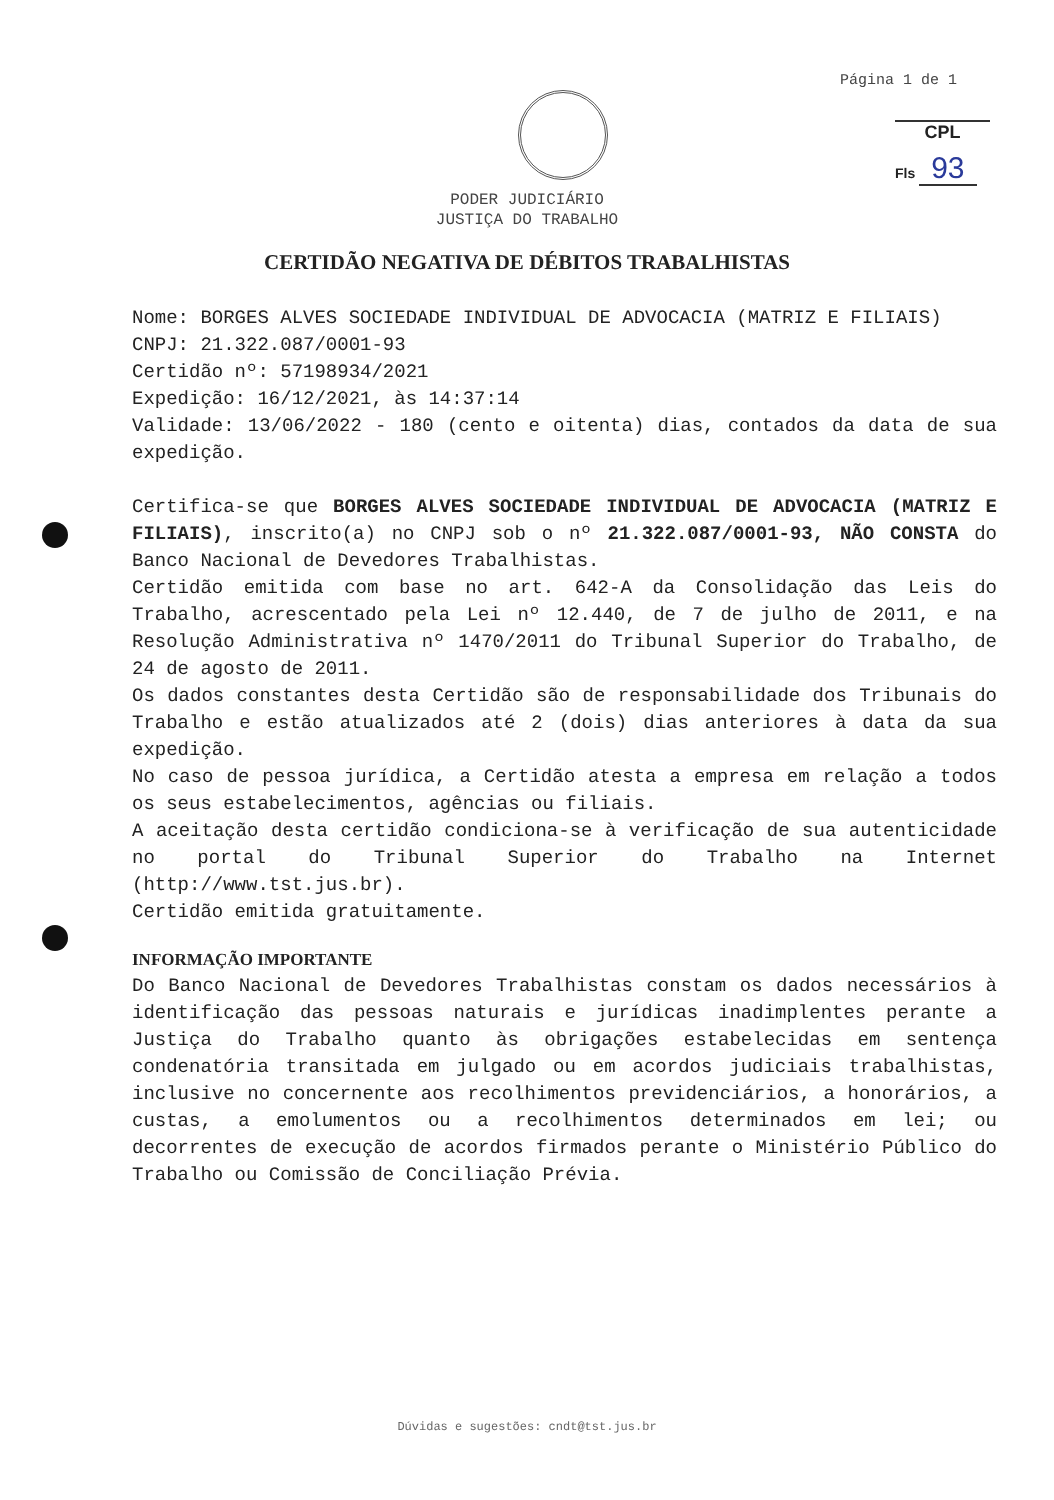Página 1 de 1
CPL
Fls 93
PODER JUDICIÁRIO
JUSTIÇA DO TRABALHO
CERTIDÃO NEGATIVA DE DÉBITOS TRABALHISTAS
Nome: BORGES ALVES SOCIEDADE INDIVIDUAL DE ADVOCACIA (MATRIZ E FILIAIS)
CNPJ: 21.322.087/0001-93
Certidão nº: 57198934/2021
Expedição: 16/12/2021, às 14:37:14
Validade: 13/06/2022 - 180 (cento e oitenta) dias, contados da data de sua expedição.
Certifica-se que BORGES ALVES SOCIEDADE INDIVIDUAL DE ADVOCACIA (MATRIZ E FILIAIS), inscrito(a) no CNPJ sob o nº 21.322.087/0001-93, NÃO CONSTA do Banco Nacional de Devedores Trabalhistas.
Certidão emitida com base no art. 642-A da Consolidação das Leis do Trabalho, acrescentado pela Lei nº 12.440, de 7 de julho de 2011, e na Resolução Administrativa nº 1470/2011 do Tribunal Superior do Trabalho, de 24 de agosto de 2011.
Os dados constantes desta Certidão são de responsabilidade dos Tribunais do Trabalho e estão atualizados até 2 (dois) dias anteriores à data da sua expedição.
No caso de pessoa jurídica, a Certidão atesta a empresa em relação a todos os seus estabelecimentos, agências ou filiais.
A aceitação desta certidão condiciona-se à verificação de sua autenticidade no portal do Tribunal Superior do Trabalho na Internet (http://www.tst.jus.br).
Certidão emitida gratuitamente.
INFORMAÇÃO IMPORTANTE
Do Banco Nacional de Devedores Trabalhistas constam os dados necessários à identificação das pessoas naturais e jurídicas inadimplentes perante a Justiça do Trabalho quanto às obrigações estabelecidas em sentença condenatória transitada em julgado ou em acordos judiciais trabalhistas, inclusive no concernente aos recolhimentos previdenciários, a honorários, a custas, a emolumentos ou a recolhimentos determinados em lei; ou decorrentes de execução de acordos firmados perante o Ministério Público do Trabalho ou Comissão de Conciliação Prévia.
Dúvidas e sugestões: cndt@tst.jus.br